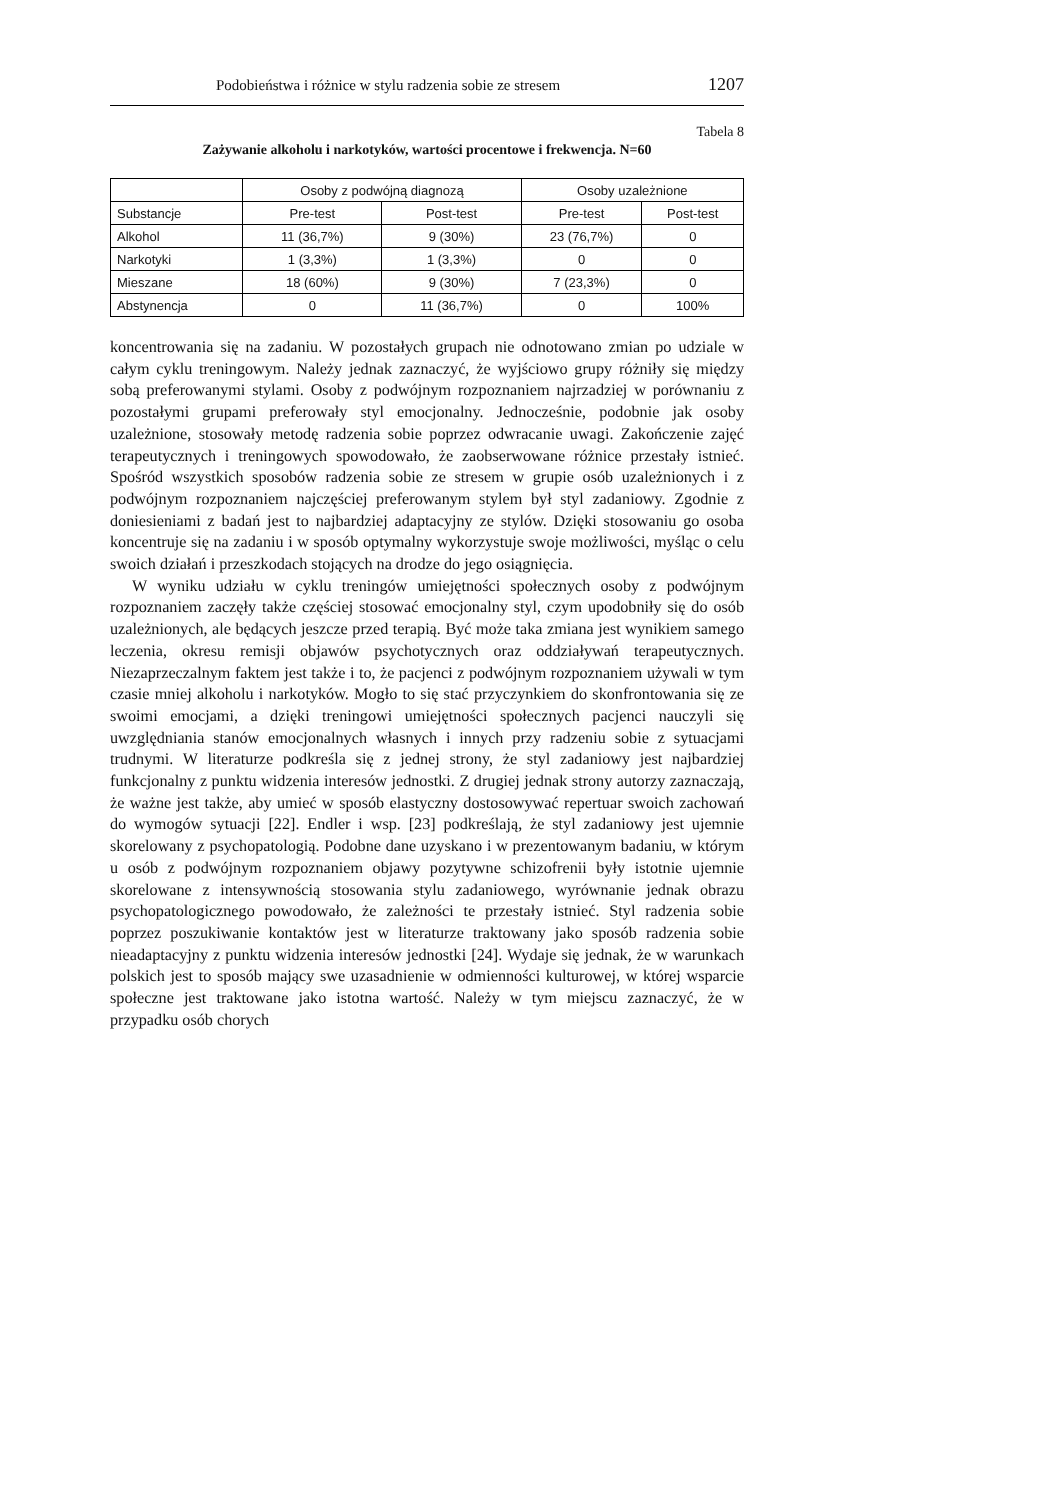Podobieństwa i różnice w stylu radzenia sobie ze stresem 1207
Tabela 8
Zażywanie alkoholu i narkotyków, wartości procentowe i frekwencja. N=60
| | Osoby z podwójną diagnozą | | Osoby uzależnione | |
| --- | --- | --- | --- | --- |
| Substancje | Pre-test | Post-test | Pre-test | Post-test |
| Alkohol | 11 (36,7%) | 9 (30%) | 23 (76,7%) | 0 |
| Narkotyki | 1 (3,3%) | 1 (3,3%) | 0 | 0 |
| Mieszane | 18 (60%) | 9 (30%) | 7 (23,3%) | 0 |
| Abstynencja | 0 | 11 (36,7%) | 0 | 100% |
koncentrowania się na zadaniu. W pozostałych grupach nie odnotowano zmian po udziale w całym cyklu treningowym. Należy jednak zaznaczyć, że wyjściowo grupy różniły się między sobą preferowanymi stylami. Osoby z podwójnym rozpoznaniem najrzadziej w porównaniu z pozostałymi grupami preferowały styl emocjonalny. Jednocześnie, podobnie jak osoby uzależnione, stosowały metodę radzenia sobie poprzez odwracanie uwagi. Zakończenie zajęć terapeutycznych i treningowych spowodowało, że zaobserwowane różnice przestały istnieć. Spośród wszystkich sposobów radzenia sobie ze stresem w grupie osób uzależnionych i z podwójnym rozpoznaniem najczęściej preferowanym stylem był styl zadaniowy. Zgodnie z doniesieniami z badań jest to najbardziej adaptacyjny ze stylów. Dzięki stosowaniu go osoba koncentruje się na zadaniu i w sposób optymalny wykorzystuje swoje możliwości, myśląc o celu swoich działań i przeszkodach stojących na drodze do jego osiągnięcia.
W wyniku udziału w cyklu treningów umiejętności społecznych osoby z podwójnym rozpoznaniem zaczęły także częściej stosować emocjonalny styl, czym upodobniły się do osób uzależnionych, ale będących jeszcze przed terapią. Być może taka zmiana jest wynikiem samego leczenia, okresu remisji objawów psychotycznych oraz oddziaływań terapeutycznych. Niezaprzeczalnym faktem jest także i to, że pacjenci z podwójnym rozpoznaniem używali w tym czasie mniej alkoholu i narkotyków. Mogło to się stać przyczynkiem do skonfrontowania się ze swoimi emocjami, a dzięki treningowi umiejętności społecznych pacjenci nauczyli się uwzględniania stanów emocjonalnych własnych i innych przy radzeniu sobie z sytuacjami trudnymi. W literaturze podkreśla się z jednej strony, że styl zadaniowy jest najbardziej funkcjonalny z punktu widzenia interesów jednostki. Z drugiej jednak strony autorzy zaznaczają, że ważne jest także, aby umieć w sposób elastyczny dostosowywać repertuar swoich zachowań do wymogów sytuacji [22]. Endler i wsp. [23] podkreślają, że styl zadaniowy jest ujemnie skorelowany z psychopatologią. Podobne dane uzyskano i w prezentowanym badaniu, w którym u osób z podwójnym rozpoznaniem objawy pozytywne schizofrenii były istotnie ujemnie skorelowane z intensywnością stosowania stylu zadaniowego, wyrównanie jednak obrazu psychopatologicznego powodowało, że zależności te przestały istnieć. Styl radzenia sobie poprzez poszukiwanie kontaktów jest w literaturze traktowany jako sposób radzenia sobie nieadaptacyjny z punktu widzenia interesów jednostki [24]. Wydaje się jednak, że w warunkach polskich jest to sposób mający swe uzasadnienie w odmienności kulturowej, w której wsparcie społeczne jest traktowane jako istotna wartość. Należy w tym miejscu zaznaczyć, że w przypadku osób chorych